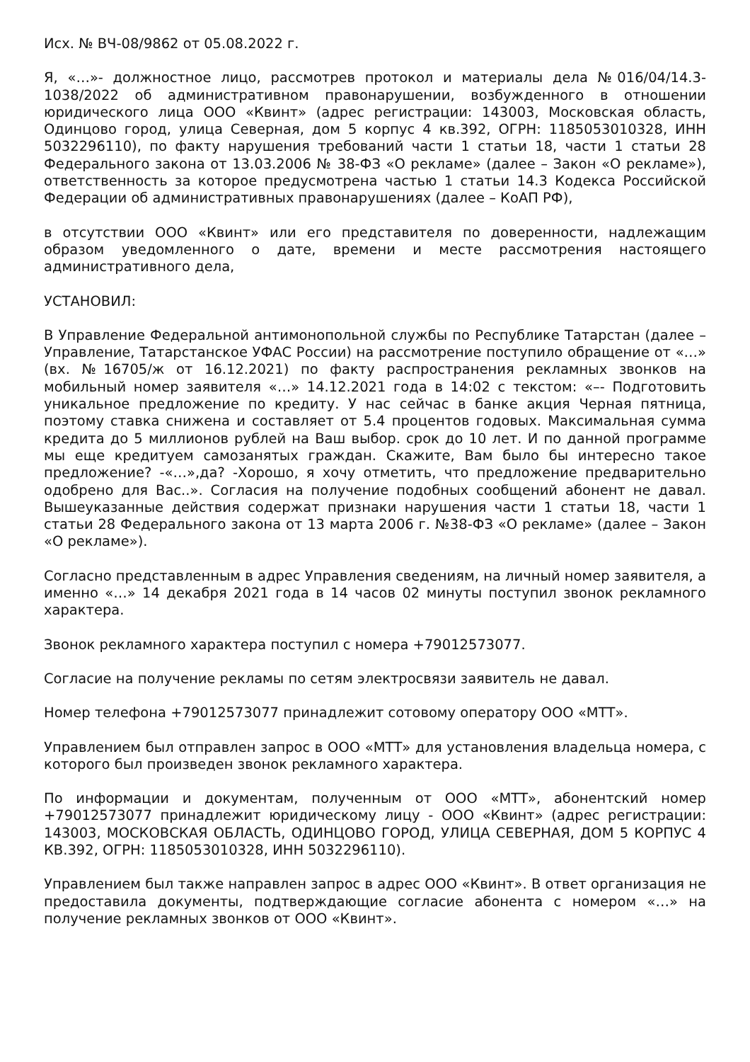Исх. № ВЧ-08/9862 от 05.08.2022 г.
Я, «…»- должностное лицо, рассмотрев протокол и материалы дела №016/04/14.3-1038/2022 об административном правонарушении, возбужденного в отношении юридического лица ООО «Квинт» (адрес регистрации: 143003, Московская область, Одинцово город, улица Северная, дом 5 корпус 4 кв.392, ОГРН: 1185053010328, ИНН 5032296110), по факту нарушения требований части 1 статьи 18, части 1 статьи 28 Федерального закона от 13.03.2006 № 38-ФЗ «О рекламе» (далее – Закон «О рекламе»), ответственность за которое предусмотрена частью 1 статьи 14.3 Кодекса Российской Федерации об административных правонарушениях (далее – КоАП РФ),
в отсутствии ООО «Квинт» или его представителя по доверенности, надлежащим образом уведомленного о дате, времени и месте рассмотрения настоящего административного дела,
УСТАНОВИЛ:
В Управление Федеральной антимонопольной службы по Республике Татарстан (далее – Управление, Татарстанское УФАС России) на рассмотрение поступило обращение от «…» (вх. №16705/ж от 16.12.2021) по факту распространения рекламных звонков на мобильный номер заявителя «…» 14.12.2021 года в 14:02 с текстом: «–- Подготовить уникальное предложение по кредиту. У нас сейчас в банке акция Черная пятница, поэтому ставка снижена и составляет от 5.4 процентов годовых. Максимальная сумма кредита до 5 миллионов рублей на Ваш выбор. срок до 10 лет. И по данной программе мы еще кредитуем самозанятых граждан. Скажите, Вам было бы интересно такое предложение? -«…»,да? -Хорошо, я хочу отметить, что предложение предварительно одобрено для Вас..». Согласия на получение подобных сообщений абонент не давал. Вышеуказанные действия содержат признаки нарушения части 1 статьи 18, части 1 статьи 28 Федерального закона от 13 марта 2006 г. №38-ФЗ «О рекламе» (далее – Закон «О рекламе»).
Согласно представленным в адрес Управления сведениям, на личный номер заявителя, а именно «…» 14 декабря 2021 года в 14 часов 02 минуты поступил звонок рекламного характера.
Звонок рекламного характера поступил с номера +79012573077.
Согласие на получение рекламы по сетям электросвязи заявитель не давал.
Номер телефона +79012573077 принадлежит сотовому оператору ООО «МТТ».
Управлением был отправлен запрос в ООО «МТТ» для установления владельца номера, с которого был произведен звонок рекламного характера.
По информации и документам, полученным от ООО «МТТ», абонентский номер +79012573077 принадлежит юридическому лицу - ООО «Квинт» (адрес регистрации: 143003, МОСКОВСКАЯ ОБЛАСТЬ, ОДИНЦОВО ГОРОД, УЛИЦА СЕВЕРНАЯ, ДОМ 5 КОРПУС 4 КВ.392, ОГРН: 1185053010328, ИНН 5032296110).
Управлением был также направлен запрос в адрес ООО «Квинт». В ответ организация не предоставила документы, подтверждающие согласие абонента с номером «…» на получение рекламных звонков от ООО «Квинт».